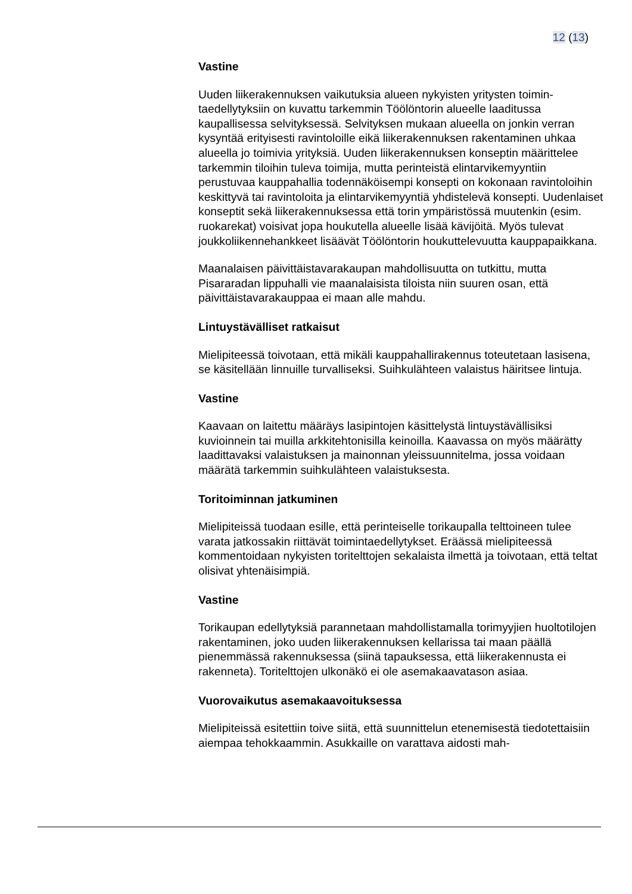12 (13)
Vastine
Uuden liikerakennuksen vaikutuksia alueen nykyisten yritysten toimin­taedellytyksiin on kuvattu tarkemmin Töölöntorin alueelle laaditussa kaupallisessa selvityksessä. Selvityksen mukaan alueella on jonkin ver­ran kysyntää erityisesti ravintoloille eikä liikerakennuksen rakentaminen uhkaa alueella jo toimivia yrityksiä. Uuden liikerakennuksen konseptin määrittelee tarkemmin tiloihin tuleva toimija, mutta perinteistä elintarvi­kemyyntiin perustuvaa kauppahallia todennäköisempi konsepti on ko­konaan ravintoloihin keskittyvä tai ravintoloita ja elintarvikemyyntiä yh­distelevä konsepti. Uudenlaiset konseptit sekä liikerakennuksessa että torin ympäristössä muutenkin (esim. ruokarekat) voisivat jopa houku­tella alueelle lisää kävijöitä. Myös tulevat joukkoliikennehankkeet lisää­vät Töölöntorin houkuttelevuutta kauppapaikkana.
Maanalaisen päivittäistavarakaupan mahdollisuutta on tutkittu, mutta Pisararadan lippuhalli vie maanalaisista tiloista niin suuren osan, että päivittäistavarakauppaa ei maan alle mahdu.
Lintuystävälliset ratkaisut
Mielipiteessä toivotaan, että mikäli kauppahallirakennus toteutetaan la­sisena, se käsitellään linnuille turvalliseksi. Suihkulähteen valaistus häi­ritsee lintuja.
Vastine
Kaavaan on laitettu määräys lasipintojen käsittelystä lintuystävällisiksi kuvioinnein tai muilla arkkitehtonisilla keinoilla. Kaavassa on myös määrätty laadittavaksi valaistuksen ja mainonnan yleissuunnitelma, jossa voidaan määrätä tarkemmin suihkulähteen valaistuksesta.
Toritoiminnan jatkuminen
Mielipiteissä tuodaan esille, että perinteiselle torikaupalla telttoineen tulee varata jatkossakin riittävät toimintaedellytykset. Eräässä mielipi­teessä kommentoidaan nykyisten toritelttojen sekalaista ilmettä ja toi­votaan, että teltat olisivat yhtenäisimpiä.
Vastine
Torikaupan edellytyksiä parannetaan mahdollistamalla torimyyjien huol­totilojen rakentaminen, joko uuden liikerakennuksen kellarissa tai maan päällä pienemmässä rakennuksessa (siinä tapauksessa, että liikera­kennusta ei rakenneta). Toritelttojen ulkonäkö ei ole asemakaavatason asiaa.
Vuorovaikutus asemakaavoituksessa
Mielipiteissä esitettiin toive siitä, että suunnittelun etenemisestä tiedo­tettaisiin aiempaa tehokkaammin. Asukkaille on varattava aidosti mah-